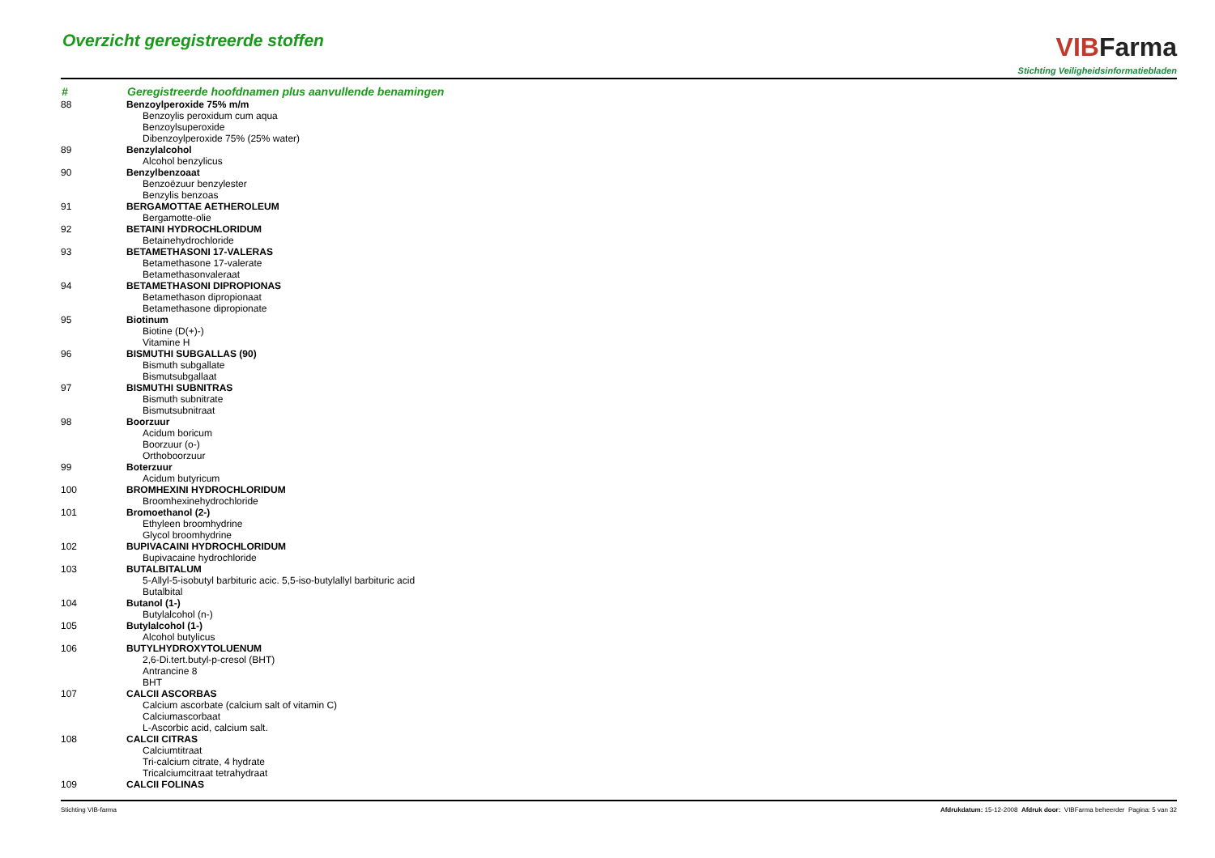Overzicht geregistreerde stoffen
VIB Farma
Stichting Veiligheidsinformatiebladen
| # | Geregistreerde hoofdnamen plus aanvullende benamingen |
| --- | --- |
| 88 | Benzoylperoxide 75% m/m |
| | Benzoylis peroxidum cum aqua |
| | Benzoylsuperoxide |
| | Dibenzoylperoxide 75% (25% water) |
| 89 | Benzylalcohol |
| | Alcohol benzylicus |
| 90 | Benzylbenzoaat |
| | Benzoëzuur benzylester |
| | Benzylis benzoas |
| 91 | BERGAMOTTAE AETHEROLEUM |
| | Bergamotte-olie |
| 92 | BETAINI HYDROCHLORIDUM |
| | Betainehydrochloride |
| 93 | BETAMETHASONI 17-VALERAS |
| | Betamethasone 17-valerate |
| | Betamethasonvaleraat |
| 94 | BETAMETHASONI DIPROPIONAS |
| | Betamethason dipropionaat |
| | Betamethasone dipropionate |
| 95 | Biotinum |
| | Biotine (D(+)-) |
| | Vitamine H |
| 96 | BISMUTHI SUBGALLAS (90) |
| | Bismuth subgallate |
| | Bismutsubgallaat |
| 97 | BISMUTHI SUBNITRAS |
| | Bismuth subnitrate |
| | Bismutsubnitraat |
| 98 | Boorzuur |
| | Acidum boricum |
| | Boorzuur (o-) |
| | Orthoboorzuur |
| 99 | Boterzuur |
| | Acidum butyricum |
| 100 | BROMHEXINI HYDROCHLORIDUM |
| | Broomhexinehydrochloride |
| 101 | Bromoethanol (2-) |
| | Ethyleen broomhydrine |
| | Glycol broomhydrine |
| 102 | BUPIVACAINI HYDROCHLORIDUM |
| | Bupivacaine hydrochloride |
| 103 | BUTALBITALUM |
| | 5-Allyl-5-isobutyl barbituric acic. 5,5-iso-butylallyl barbituric acid |
| | Butalbital |
| 104 | Butanol (1-) |
| | Butylalcohol (n-) |
| 105 | Butylalcohol (1-) |
| | Alcohol butylicus |
| 106 | BUTYLHYDROXYTOLUENUM |
| | 2,6-Di.tert.butyl-p-cresol (BHT) |
| | Antrancine 8 |
| | BHT |
| 107 | CALCII ASCORBAS |
| | Calcium ascorbate (calcium salt of vitamin C) |
| | Calciumascorbaat |
| | L-Ascorbic acid, calcium salt. |
| 108 | CALCII CITRAS |
| | Calciumtitraat |
| | Tri-calcium citrate, 4 hydrate |
| | Tricalciumcitraat tetrahydraat |
| 109 | CALCII FOLINAS |
Stichting VIB-farma Afdrukdatum: 15-12-2008 Afdruk door: VIBFarma beheerder Pagina: 5 van 32